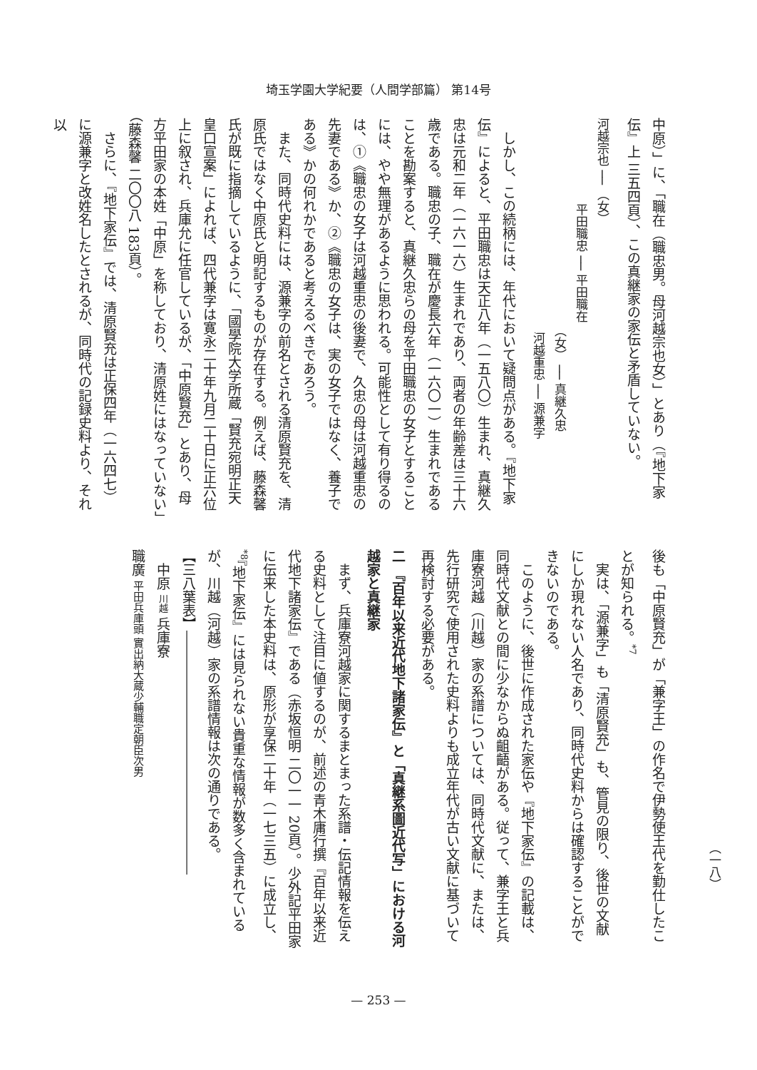埼玉学園大学紀要（人間学部篇） 第14号
中原）」に、「職在（職忠男。母河越宗也女）」とあり（『地下家伝』上 三五四頁）、この真継家の家伝と矛盾していない。
河越宗也 ── （女）
平田職忠 ── 平田職在
（女） ── 真継久忠
河越重忠 ── 源兼字
しかし、この続柄には、年代において疑問点がある。『地下家伝』によると、平田職忠は天正八年（一五八〇）生まれ、真継久忠は元和二年（一六一六）生まれであり、両者の年齢差は三十六歳である。職忠の子、職在が慶長六年（一六〇一）生まれであることを勘案すると、真継久忠らの母を平田職忠の女子とすることには、やや無理があるように思われる。可能性として有り得るのは、①《職忠の女子は河越重忠の後妻で、久忠の母は河越重忠の先妻である》か、②《職忠の女子は、実の女子ではなく、養子である》かの何れかであると考えるべきであろう。
また、同時代史料には、源兼字の前名とされる清原賢充を、清原氏ではなく中原氏と明記するものが存在する。例えば、藤森馨氏が既に指摘しているように、「國學院大学所蔵「賢充宛明正天皇口宣案」によれば、四代兼字は寛永二十年九月二十日に正六位上に叙され、兵庫允に任官しているが、「中原賢充」とあり、母方平田家の本姓「中原」を称しており、清原姓にはなっていない」（藤森馨 二〇〇八 183頁）。
さらに、『地下家伝』では、清原賢充は正保四年（一六四七）に源兼字と改姓名したとされるが、同時代の記録史料より、それ以
後も「中原賢充」が「兼字王」の作名で伊勢使王代を勤仕したことが知られる。<sup>*7</sup>
実は、「源兼字」も「清原賢充」も、管見の限り、後世の文献にしか現れない人名であり、同時代史料からは確認することができないのである。
このように、後世に作成された家伝や『地下家伝』の記載は、同時代文献との間に少なからぬ齟齬がある。従って、兼字王と兵庫寮河越（川越）家の系譜については、同時代文献に、または、先行研究で使用された史料よりも成立年代が古い文献に基づいて再検討する必要がある。
二 『百年以来近代地下諸家伝』と「真継系圖近代写」における河越家と真継家
まず、兵庫寮河越家に関するまとまった系譜・伝記情報を伝える史料として注目に値するのが、前述の青木庸行撰『百年以来近代地下諸家伝』である（赤坂恒明 二〇一一 20頁）。少外記平田家に伝来した本史料は、原形が享保二十年（一七三五）に成立し、<sup>*8</sup>『地下家伝』には見られない貴重な情報が数多く含まれているが、川越（河越）家の系譜情報は次の通りである。
【三八葉表】――――――――――――――――――
中原 川越 兵庫寮
職廣 平田兵庫頭 實出納大蔵少輔職定朝臣次男
（一八）
— 253 —